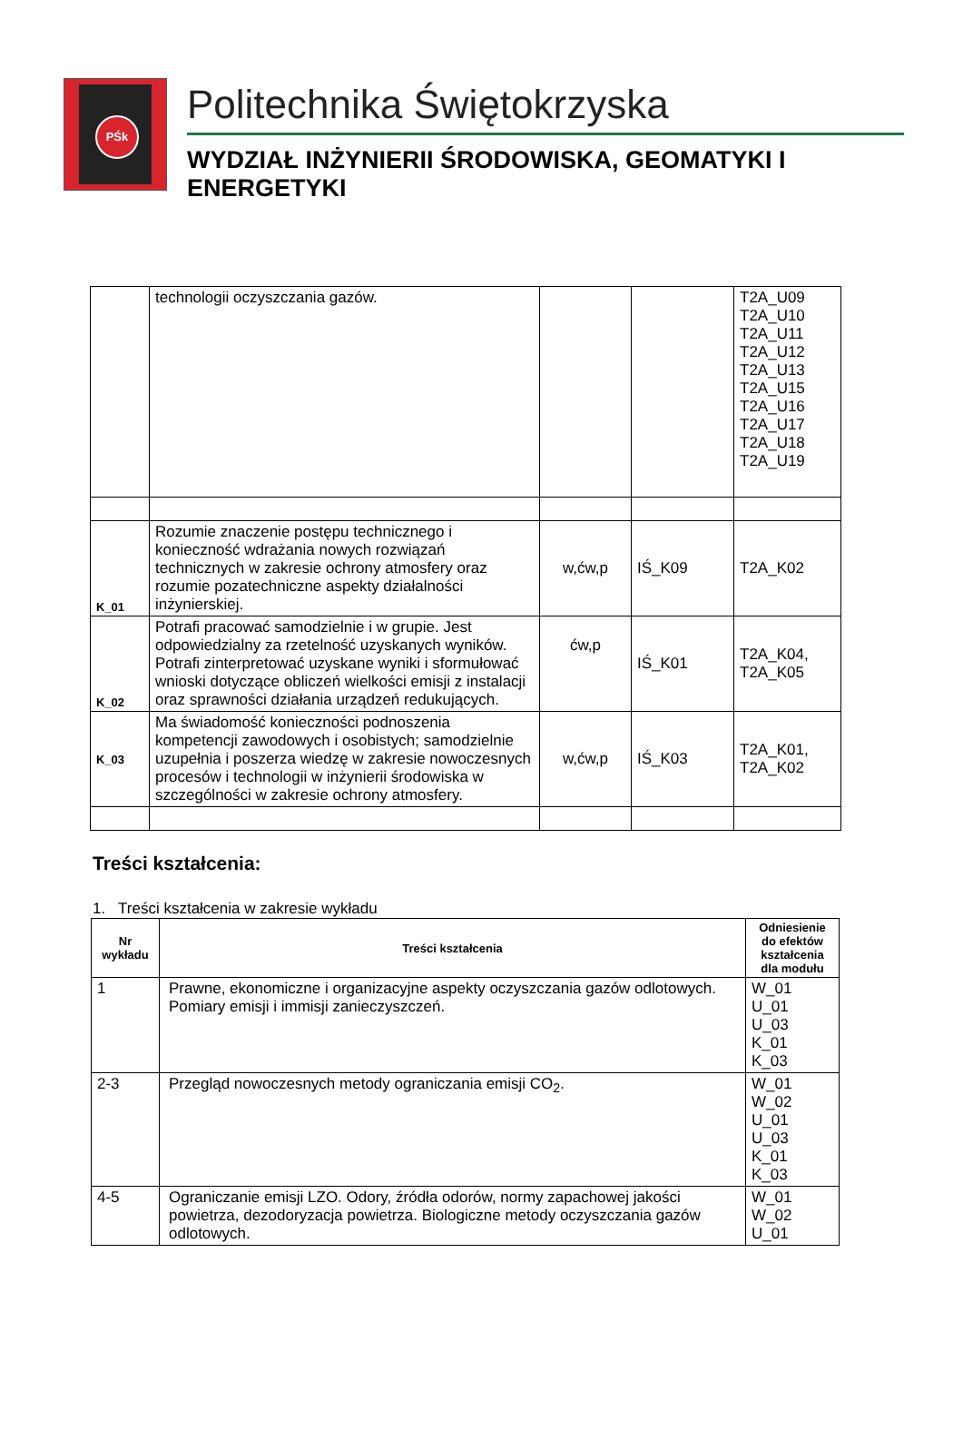PŚk
Politechnika Świętokrzyska
WYDZIAŁ INŻYNIERII ŚRODOWISKA, GEOMATYKI I ENERGETYKI
| | technologii oczyszczania gazów. | | | T2A_U09 T2A_U10 T2A_U11 T2A_U12 T2A_U13 T2A_U15 T2A_U16 T2A_U17 T2A_U18 T2A_U19 |
| K_01 | Rozumie znaczenie postępu technicznego i konieczność wdrażania nowych rozwiązań technicznych w zakresie ochrony atmosfery oraz rozumie pozatechniczne aspekty działalności inżynierskiej. | w,ćw,p | IŚ_K09 | T2A_K02 |
| K_02 | Potrafi pracować samodzielnie i w grupie. Jest odpowiedzialny za rzetelność uzyskanych wyników. Potrafi zinterpretować uzyskane wyniki i sformułować wnioski dotyczące obliczeń wielkości emisji z instalacji oraz sprawności działania urządzeń redukujących. | ćw,p | IŚ_K01 | T2A_K04, T2A_K05 |
| K_03 | Ma świadomość konieczności podnoszenia kompetencji zawodowych i osobistych; samodzielnie uzupełnia i poszerza wiedzę w zakresie nowoczesnych procesów i technologii w inżynierii środowiska w szczególności w zakresie ochrony atmosfery. | w,ćw,p | IŚ_K03 | T2A_K01, T2A_K02 |
Treści kształcenia:
1. Treści kształcenia w zakresie wykładu
| Nr wykładu | Treści kształcenia | Odniesienie do efektów kształcenia dla modułu |
| --- | --- | --- |
| 1 | Prawne, ekonomiczne i organizacyjne aspekty oczyszczania gazów odlotowych. Pomiary emisji i immisji zanieczyszczeń. | W_01 U_01 U_03 K_01 K_03 |
| 2-3 | Przegląd nowoczesnych metody ograniczania emisji CO<sub>2</sub>. | W_01 W_02 U_01 U_03 K_01 K_03 |
| 4-5 | Ograniczanie emisji LZO. Odory, źródła odorów, normy zapachowej jakości powietrza, dezodoryzacja powietrza. Biologiczne metody oczyszczania gazów odlotowych. | W_01 W_02 U_01 |